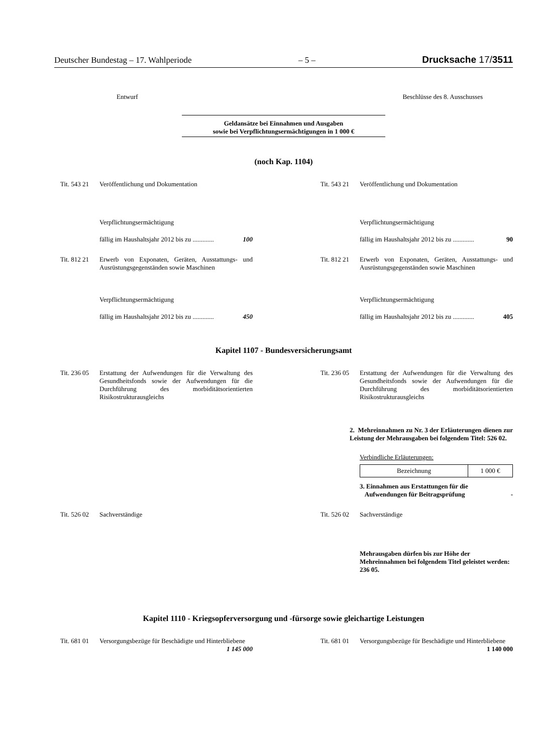Deutscher Bundestag – 17. Wahlperiode – 5 – Drucksache 17/3511
Entwurf Beschlüsse des 8. Ausschusses
Geldansätze bei Einnahmen und Ausgaben
sowie bei Verpflichtungsermächtigungen in 1 000 €
(noch Kap. 1104)
Tit. 543 21
Veröffentlichung und Dokumentation
Verpflichtungsermächtigung
fällig im Haushaltsjahr 2012 bis zu ............. 100
Tit. 543 21
Veröffentlichung und Dokumentation
Verpflichtungsermächtigung
fällig im Haushaltsjahr 2012 bis zu ............. 90
Tit. 812 21
Erwerb von Exponaten, Geräten, Ausstattungs- und Ausrüstungsgegenständen sowie Maschinen
Verpflichtungsermächtigung
fällig im Haushaltsjahr 2012 bis zu ............. 450
Tit. 812 21
Erwerb von Exponaten, Geräten, Ausstattungs- und Ausrüstungsgegenständen sowie Maschinen
Verpflichtungsermächtigung
fällig im Haushaltsjahr 2012 bis zu ............. 405
Kapitel 1107 - Bundesversicherungsamt
Tit. 236 05
Erstattung der Aufwendungen für die Verwaltung des Gesundheitsfonds sowie der Aufwendungen für die Durchführung des morbiditätsorientierten Risikostrukturausgleichs
Tit. 236 05
Erstattung der Aufwendungen für die Verwaltung des Gesundheitsfonds sowie der Aufwendungen für die Durchführung des morbiditätsorientierten Risikostrukturausgleichs
2. Mehreinnahmen zu Nr. 3 der Erläuterungen dienen zur Leistung der Mehrausgaben bei folgendem Titel: 526 02.
Verbindliche Erläuterungen:
| Bezeichnung | 1 000 € |
3. Einnahmen aus Erstattungen für die
Aufwendungen für Beitragsprüfung -
Tit. 526 02
Sachverständige
Tit. 526 02
Sachverständige
Mehrausgaben dürfen bis zur Höhe der Mehreinnahmen bei folgendem Titel geleistet werden: 236 05.
Kapitel 1110 - Kriegsopferversorgung und -fürsorge sowie gleichartige Leistungen
Tit. 681 01
Versorgungsbezüge für Beschädigte und Hinterbliebene
1 145 000
Tit. 681 01
Versorgungsbezüge für Beschädigte und Hinterbliebene
1 140 000